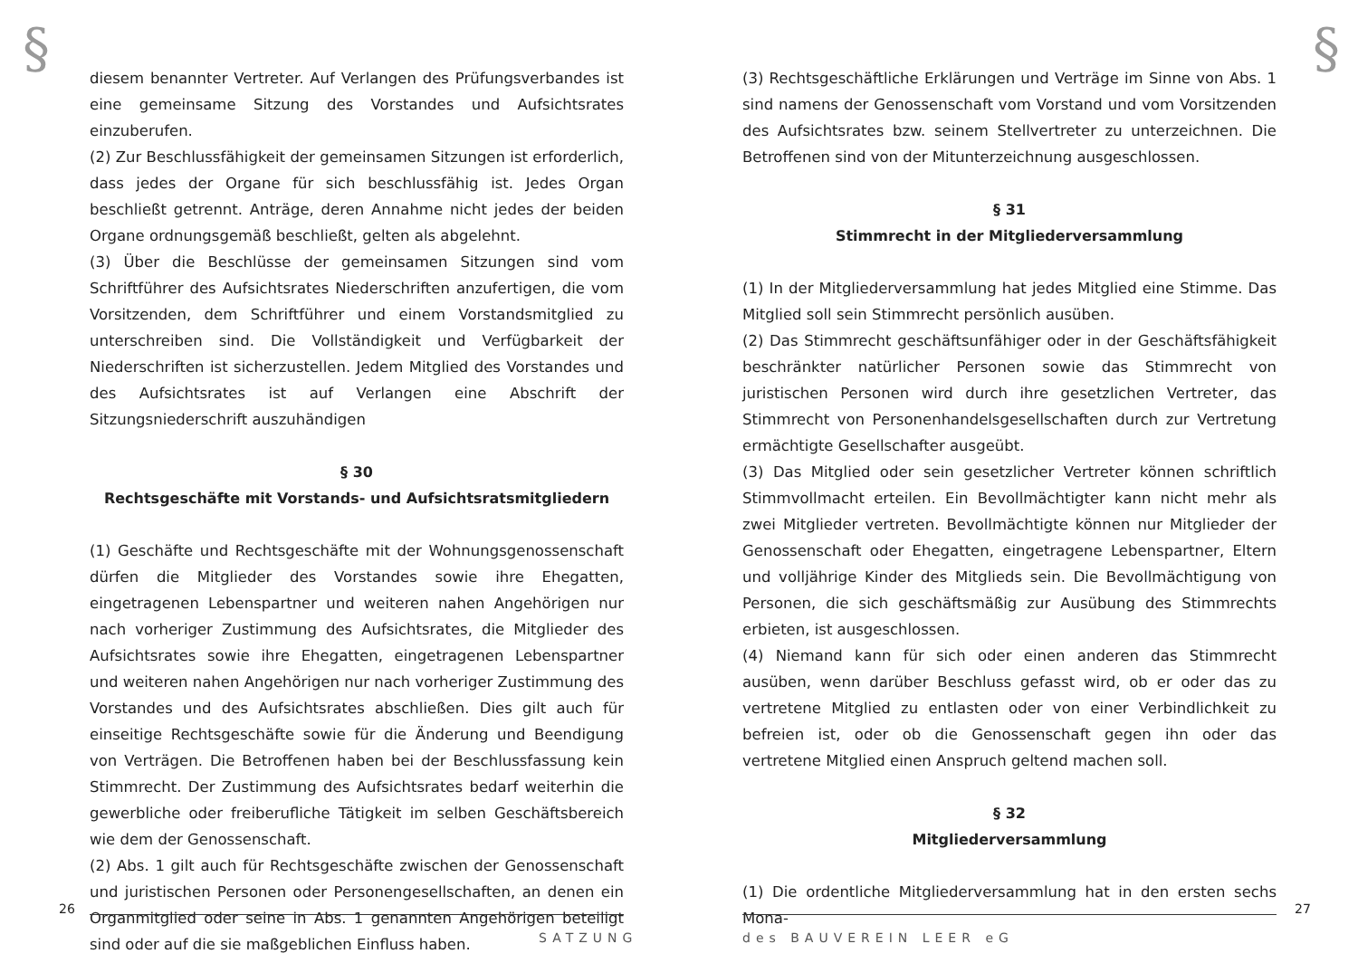§
diesem benannter Vertreter. Auf Verlangen des Prüfungsverbandes ist eine gemeinsame Sitzung des Vorstandes und Aufsichtsrates einzuberufen.
(2) Zur Beschlussfähigkeit der gemeinsamen Sitzungen ist erforderlich, dass jedes der Organe für sich beschlussfähig ist. Jedes Organ beschließt getrennt. Anträge, deren Annahme nicht jedes der beiden Organe ordnungsgemäß beschließt, gelten als abgelehnt.
(3) Über die Beschlüsse der gemeinsamen Sitzungen sind vom Schriftführer des Aufsichtsrates Niederschriften anzufertigen, die vom Vorsitzenden, dem Schriftführer und einem Vorstandsmitglied zu unterschreiben sind. Die Vollständigkeit und Verfügbarkeit der Niederschriften ist sicherzustellen. Jedem Mitglied des Vorstandes und des Aufsichtsrates ist auf Verlangen eine Abschrift der Sitzungsniederschrift auszuhändigen
§ 30
Rechtsgeschäfte mit Vorstands- und Aufsichtsratsmitgliedern
(1) Geschäfte und Rechtsgeschäfte mit der Wohnungsgenossenschaft dürfen die Mitglieder des Vorstandes sowie ihre Ehegatten, eingetragenen Lebenspartner und weiteren nahen Angehörigen nur nach vorheriger Zustimmung des Aufsichtsrates, die Mitglieder des Aufsichtsrates sowie ihre Ehegatten, eingetragenen Lebenspartner und weiteren nahen Angehörigen nur nach vorheriger Zustimmung des Vorstandes und des Aufsichtsrates abschließen. Dies gilt auch für einseitige Rechtsgeschäfte sowie für die Änderung und Beendigung von Verträgen. Die Betroffenen haben bei der Beschlussfassung kein Stimmrecht. Der Zustimmung des Aufsichtsrates bedarf weiterhin die gewerbliche oder freiberufliche Tätigkeit im selben Geschäftsbereich wie dem der Genossenschaft.
(2) Abs. 1 gilt auch für Rechtsgeschäfte zwischen der Genossenschaft und juristischen Personen oder Personengesellschaften, an denen ein Organmitglied oder seine in Abs. 1 genannten Angehörigen beteiligt sind oder auf die sie maßgeblichen Einfluss haben.
26
SATZUNG
§
(3) Rechtsgeschäftliche Erklärungen und Verträge im Sinne von Abs. 1 sind namens der Genossenschaft vom Vorstand und vom Vorsitzenden des Aufsichtsrates bzw. seinem Stellvertreter zu unterzeichnen. Die Betroffenen sind von der Mitunterzeichnung ausgeschlossen.
§ 31
Stimmrecht in der Mitgliederversammlung
(1) In der Mitgliederversammlung hat jedes Mitglied eine Stimme. Das Mitglied soll sein Stimmrecht persönlich ausüben.
(2) Das Stimmrecht geschäftsunfähiger oder in der Geschäftsfähigkeit beschränkter natürlicher Personen sowie das Stimmrecht von juristischen Personen wird durch ihre gesetzlichen Vertreter, das Stimmrecht von Personenhandelsgesellschaften durch zur Vertretung ermächtigte Gesellschafter ausgeübt.
(3) Das Mitglied oder sein gesetzlicher Vertreter können schriftlich Stimmvollmacht erteilen. Ein Bevollmächtigter kann nicht mehr als zwei Mitglieder vertreten. Bevollmächtigte können nur Mitglieder der Genossenschaft oder Ehegatten, eingetragene Lebenspartner, Eltern und volljährige Kinder des Mitglieds sein. Die Bevollmächtigung von Personen, die sich geschäftsmäßig zur Ausübung des Stimmrechts erbieten, ist ausgeschlossen.
(4) Niemand kann für sich oder einen anderen das Stimmrecht ausüben, wenn darüber Beschluss gefasst wird, ob er oder das zu vertretene Mitglied zu entlasten oder von einer Verbindlichkeit zu befreien ist, oder ob die Genossenschaft gegen ihn oder das vertretene Mitglied einen Anspruch geltend machen soll.
§ 32
Mitgliederversammlung
(1) Die ordentliche Mitgliederversammlung hat in den ersten sechs Mona-
27
des BAUVEREIN LEER eG